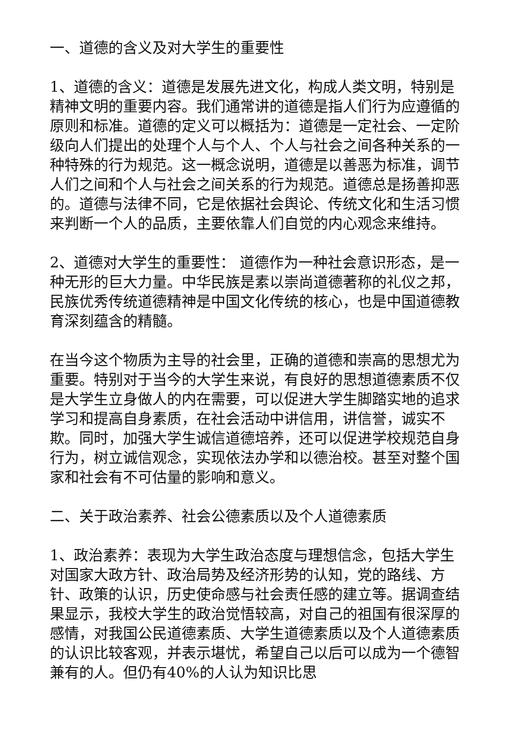一、道德的含义及对大学生的重要性
1、道德的含义：道德是发展先进文化，构成人类文明，特别是精神文明的重要内容。我们通常讲的道德是指人们行为应遵循的原则和标准。道德的定义可以概括为：道德是一定社会、一定阶级向人们提出的处理个人与个人、个人与社会之间各种关系的一种特殊的行为规范。这一概念说明，道德是以善恶为标准，调节人们之间和个人与社会之间关系的行为规范。道德总是扬善抑恶的。道德与法律不同，它是依据社会舆论、传统文化和生活习惯来判断一个人的品质，主要依靠人们自觉的内心观念来维持。
2、道德对大学生的重要性： 道德作为一种社会意识形态，是一种无形的巨大力量。中华民族是素以崇尚道德著称的礼仪之邦，民族优秀传统道德精神是中国文化传统的核心，也是中国道德教育深刻蕴含的精髓。
在当今这个物质为主导的社会里，正确的道德和崇高的思想尤为重要。特别对于当今的大学生来说，有良好的思想道德素质不仅是大学生立身做人的内在需要，可以促进大学生脚踏实地的追求学习和提高自身素质，在社会活动中讲信用，讲信誉，诚实不欺。同时，加强大学生诚信道德培养，还可以促进学校规范自身行为，树立诚信观念，实现依法办学和以德治校。甚至对整个国家和社会有不可估量的影响和意义。
二、关于政治素养、社会公德素质以及个人道德素质
1、政治素养：表现为大学生政治态度与理想信念，包括大学生对国家大政方针、政治局势及经济形势的认知，党的路线、方针、政策的认识，历史使命感与社会责任感的建立等。据调查结果显示，我校大学生的政治觉悟较高，对自己的祖国有很深厚的感情，对我国公民道德素质、大学生道德素质以及个人道德素质的认识比较客观，并表示堪忧，希望自己以后可以成为一个德智兼有的人。但仍有40%的人认为知识比思